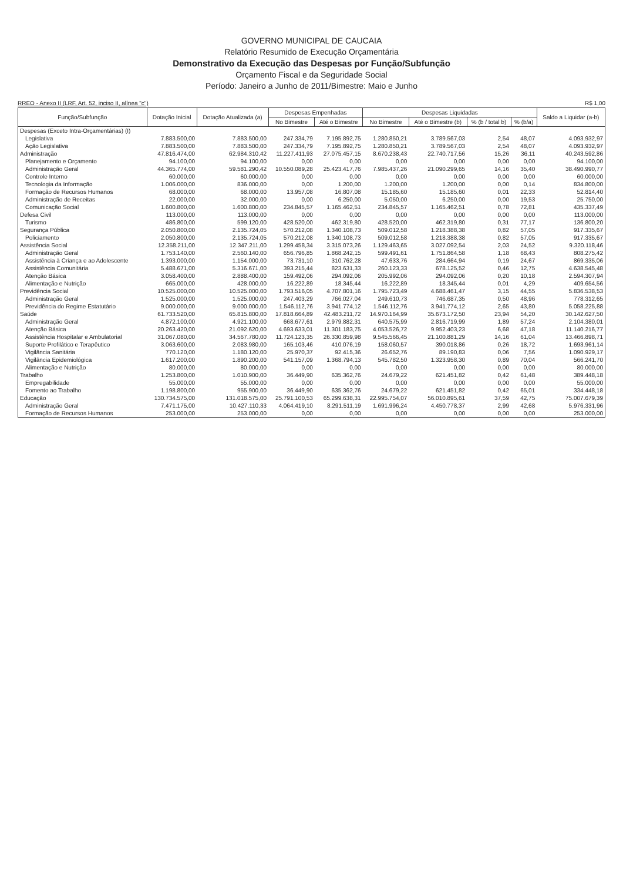GOVERNO MUNICIPAL DE CAUCAIA
Relatório Resumido de Execução Orçamentária
Demonstrativo da Execução das Despesas por Função/Subfunção
Orçamento Fiscal e da Seguridade Social
Período: Janeiro a Junho de 2011/Bimestre: Maio e Junho
RREO - Anexo II (LRF, Art. 52, inciso II, alínea "c") R$ 1,00
| Função/Subfunção | Dotação Inicial | Dotação Atualizada (a) | Despesas Empenhadas | | Despesas Liquidadas | | | | Saldo a Liquidar (a-b) |
| --- | --- | --- | --- | --- | --- | --- | --- | --- | --- |
| | | | No Bimestre | Até o Bimestre | No Bimestre | Até o Bimestre (b) | % (b / total b) | % (b/a) | |
| Despesas (Exceto Intra-Orçamentárias) (I) | | | | | | | | | |
| Legislativa | 7.883.500,00 | 7.883.500,00 | 247.334,79 | 7.195.892,75 | 1.280.850,21 | 3.789.567,03 | 2,54 | 48,07 | 4.093.932,97 |
| Ação Legislativa | 7.883.500,00 | 7.883.500,00 | 247.334,79 | 7.195.892,75 | 1.280.850,21 | 3.789.567,03 | 2,54 | 48,07 | 4.093.932,97 |
| Administração | 47.816.474,00 | 62.984.310,42 | 11.227.411,93 | 27.075.457,15 | 8.670.238,43 | 22.740.717,56 | 15,26 | 36,11 | 40.243.592,86 |
| Planejamento e Orçamento | 94.100,00 | 94.100,00 | 0,00 | 0,00 | 0,00 | 0,00 | 0,00 | 0,00 | 94.100,00 |
| Administração Geral | 44.365.774,00 | 59.581.290,42 | 10.550.089,28 | 25.423.417,76 | 7.985.437,26 | 21.090.299,65 | 14,16 | 35,40 | 38.490.990,77 |
| Controle Interno | 60.000,00 | 60.000,00 | 0,00 | 0,00 | 0,00 | 0,00 | 0,00 | 0,00 | 60.000,00 |
| Tecnologia da Informação | 1.006.000,00 | 836.000,00 | 0,00 | 1.200,00 | 1.200,00 | 1.200,00 | 0,00 | 0,14 | 834.800,00 |
| Formação de Recursos Humanos | 68.000,00 | 68.000,00 | 13.957,08 | 16.807,08 | 15.185,60 | 15.185,60 | 0,01 | 22,33 | 52.814,40 |
| Administração de Receitas | 22.000,00 | 32.000,00 | 0,00 | 6.250,00 | 5.050,00 | 6.250,00 | 0,00 | 19,53 | 25.750,00 |
| Comunicação Social | 1.600.800,00 | 1.600.800,00 | 234.845,57 | 1.165.462,51 | 234.845,57 | 1.165.462,51 | 0,78 | 72,81 | 435.337,49 |
| Defesa Civil | 113.000,00 | 113.000,00 | 0,00 | 0,00 | 0,00 | 0,00 | 0,00 | 0,00 | 113.000,00 |
| Turismo | 486.800,00 | 599.120,00 | 428.520,00 | 462.319,80 | 428.520,00 | 462.319,80 | 0,31 | 77,17 | 136.800,20 |
| Segurança Pública | 2.050.800,00 | 2.135.724,05 | 570.212,08 | 1.340.108,73 | 509.012,58 | 1.218.388,38 | 0,82 | 57,05 | 917.335,67 |
| Policiamento | 2.050.800,00 | 2.135.724,05 | 570.212,08 | 1.340.108,73 | 509.012,58 | 1.218.388,38 | 0,82 | 57,05 | 917.335,67 |
| Assistência Social | 12.358.211,00 | 12.347.211,00 | 1.299.458,34 | 3.315.073,26 | 1.129.463,65 | 3.027.092,54 | 2,03 | 24,52 | 9.320.118,46 |
| Administração Geral | 1.753.140,00 | 2.560.140,00 | 656.796,85 | 1.868.242,15 | 599.491,61 | 1.751.864,58 | 1,18 | 68,43 | 808.275,42 |
| Assistência à Criança e ao Adolescente | 1.393.000,00 | 1.154.000,00 | 73.731,10 | 310.762,28 | 47.633,76 | 284.664,94 | 0,19 | 24,67 | 869.335,06 |
| Assistência Comunitária | 5.488.671,00 | 5.316.671,00 | 393.215,44 | 823.631,33 | 260.123,33 | 678.125,52 | 0,46 | 12,75 | 4.638.545,48 |
| Atenção Básica | 3.058.400,00 | 2.888.400,00 | 159.492,06 | 294.092,06 | 205.992,06 | 294.092,06 | 0,20 | 10,18 | 2.594.307,94 |
| Alimentação e Nutrição | 665.000,00 | 428.000,00 | 16.222,89 | 18.345,44 | 16.222,89 | 18.345,44 | 0,01 | 4,29 | 409.654,56 |
| Previdência Social | 10.525.000,00 | 10.525.000,00 | 1.793.516,05 | 4.707.801,16 | 1.795.723,49 | 4.688.461,47 | 3,15 | 44,55 | 5.836.538,53 |
| Administração Geral | 1.525.000,00 | 1.525.000,00 | 247.403,29 | 766.027,04 | 249.610,73 | 746.687,35 | 0,50 | 48,96 | 778.312,65 |
| Previdência do Regime Estatutário | 9.000.000,00 | 9.000.000,00 | 1.546.112,76 | 3.941.774,12 | 1.546.112,76 | 3.941.774,12 | 2,65 | 43,80 | 5.058.225,88 |
| Saúde | 61.733.520,00 | 65.815.800,00 | 17.818.664,89 | 42.483.211,72 | 14.970.164,99 | 35.673.172,50 | 23,94 | 54,20 | 30.142.627,50 |
| Administração Geral | 4.872.100,00 | 4.921.100,00 | 668.677,61 | 2.979.882,31 | 640.575,99 | 2.816.719,99 | 1,89 | 57,24 | 2.104.380,01 |
| Atenção Básica | 20.263.420,00 | 21.092.620,00 | 4.693.633,01 | 11.301.183,75 | 4.053.526,72 | 9.952.403,23 | 6,68 | 47,18 | 11.140.216,77 |
| Assistência Hospitalar e Ambulatorial | 31.067.080,00 | 34.567.780,00 | 11.724.123,35 | 26.330.859,98 | 9.545.566,45 | 21.100.881,29 | 14,16 | 61,04 | 13.466.898,71 |
| Suporte Profilático e Terapêutico | 3.063.600,00 | 2.083.980,00 | 165.103,46 | 410.076,19 | 158.060,57 | 390.018,86 | 0,26 | 18,72 | 1.693.961,14 |
| Vigilância Sanitária | 770.120,00 | 1.180.120,00 | 25.970,37 | 92.415,36 | 26.652,76 | 89.190,83 | 0,06 | 7,56 | 1.090.929,17 |
| Vigilância Epidemiológica | 1.617.200,00 | 1.890.200,00 | 541.157,09 | 1.368.794,13 | 545.782,50 | 1.323.958,30 | 0,89 | 70,04 | 566.241,70 |
| Alimentação e Nutrição | 80.000,00 | 80.000,00 | 0,00 | 0,00 | 0,00 | 0,00 | 0,00 | 0,00 | 80.000,00 |
| Trabalho | 1.253.800,00 | 1.010.900,00 | 36.449,90 | 635.362,76 | 24.679,22 | 621.451,82 | 0,42 | 61,48 | 389.448,18 |
| Empregabilidade | 55.000,00 | 55.000,00 | 0,00 | 0,00 | 0,00 | 0,00 | 0,00 | 0,00 | 55.000,00 |
| Fomento ao Trabalho | 1.198.800,00 | 955.900,00 | 36.449,90 | 635.362,76 | 24.679,22 | 621.451,82 | 0,42 | 65,01 | 334.448,18 |
| Educação | 130.734.575,00 | 131.018.575,00 | 25.791.100,53 | 65.299.638,31 | 22.995.754,07 | 56.010.895,61 | 37,59 | 42,75 | 75.007.679,39 |
| Administração Geral | 7.471.175,00 | 10.427.110,33 | 4.064.419,10 | 8.291.511,19 | 1.691.996,24 | 4.450.778,37 | 2,99 | 42,68 | 5.976.331,96 |
| Formação de Recursos Humanos | 253.000,00 | 253.000,00 | 0,00 | 0,00 | 0,00 | 0,00 | 0,00 | 0,00 | 253.000,00 |